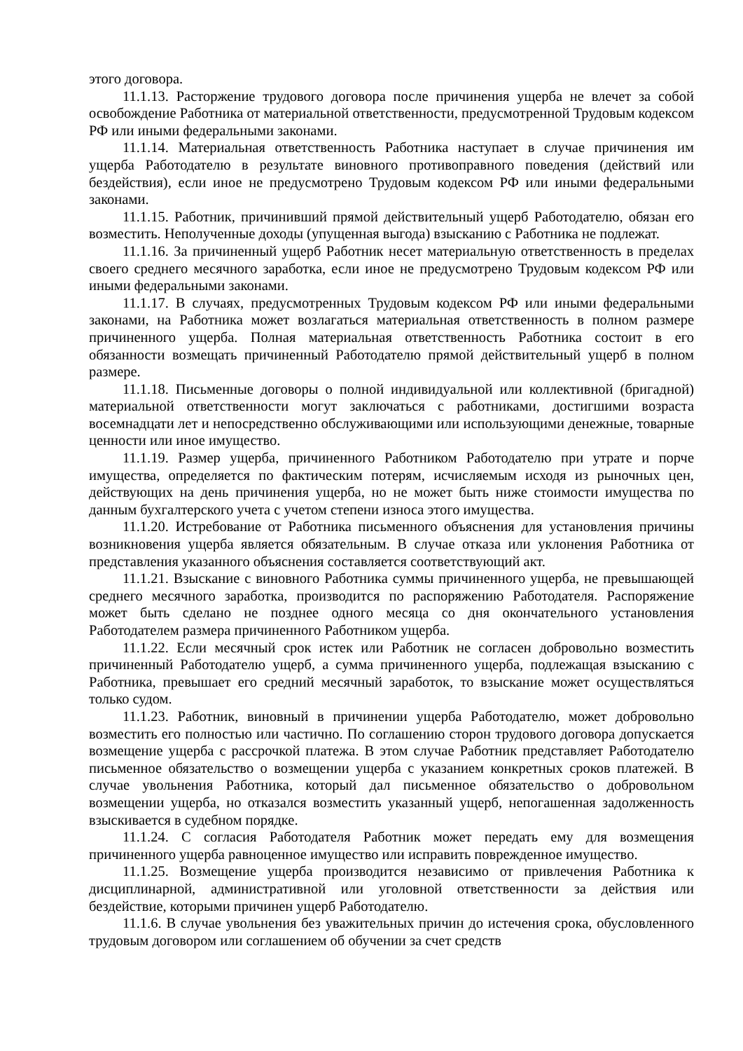этого договора.
11.1.13. Расторжение трудового договора после причинения ущерба не влечет за собой освобождение Работника от материальной ответственности, предусмотренной Трудовым кодексом РФ или иными федеральными законами.
11.1.14. Материальная ответственность Работника наступает в случае причинения им ущерба Работодателю в результате виновного противоправного поведения (действий или бездействия), если иное не предусмотрено Трудовым кодексом РФ или иными федеральными законами.
11.1.15. Работник, причинивший прямой действительный ущерб Работодателю, обязан его возместить. Неполученные доходы (упущенная выгода) взысканию с Работника не подлежат.
11.1.16. За причиненный ущерб Работник несет материальную ответственность в пределах своего среднего месячного заработка, если иное не предусмотрено Трудовым кодексом РФ или иными федеральными законами.
11.1.17. В случаях, предусмотренных Трудовым кодексом РФ или иными федеральными законами, на Работника может возлагаться материальная ответственность в полном размере причиненного ущерба. Полная материальная ответственность Работника состоит в его обязанности возмещать причиненный Работодателю прямой действительный ущерб в полном размере.
11.1.18. Письменные договоры о полной индивидуальной или коллективной (бригадной) материальной ответственности могут заключаться с работниками, достигшими возраста восемнадцати лет и непосредственно обслуживающими или использующими денежные, товарные ценности или иное имущество.
11.1.19. Размер ущерба, причиненного Работником Работодателю при утрате и порче имущества, определяется по фактическим потерям, исчисляемым исходя из рыночных цен, действующих на день причинения ущерба, но не может быть ниже стоимости имущества по данным бухгалтерского учета с учетом степени износа этого имущества.
11.1.20. Истребование от Работника письменного объяснения для установления причины возникновения ущерба является обязательным. В случае отказа или уклонения Работника от представления указанного объяснения составляется соответствующий акт.
11.1.21. Взыскание с виновного Работника суммы причиненного ущерба, не превышающей среднего месячного заработка, производится по распоряжению Работодателя. Распоряжение может быть сделано не позднее одного месяца со дня окончательного установления Работодателем размера причиненного Работником ущерба.
11.1.22. Если месячный срок истек или Работник не согласен добровольно возместить причиненный Работодателю ущерб, а сумма причиненного ущерба, подлежащая взысканию с Работника, превышает его средний месячный заработок, то взыскание может осуществляться только судом.
11.1.23. Работник, виновный в причинении ущерба Работодателю, может добровольно возместить его полностью или частично. По соглашению сторон трудового договора допускается возмещение ущерба с рассрочкой платежа. В этом случае Работник представляет Работодателю письменное обязательство о возмещении ущерба с указанием конкретных сроков платежей. В случае увольнения Работника, который дал письменное обязательство о добровольном возмещении ущерба, но отказался возместить указанный ущерб, непогашенная задолженность взыскивается в судебном порядке.
11.1.24. С согласия Работодателя Работник может передать ему для возмещения причиненного ущерба равноценное имущество или исправить поврежденное имущество.
11.1.25. Возмещение ущерба производится независимо от привлечения Работника к дисциплинарной, административной или уголовной ответственности за действия или бездействие, которыми причинен ущерб Работодателю.
11.1.6. В случае увольнения без уважительных причин до истечения срока, обусловленного трудовым договором или соглашением об обучении за счет средств